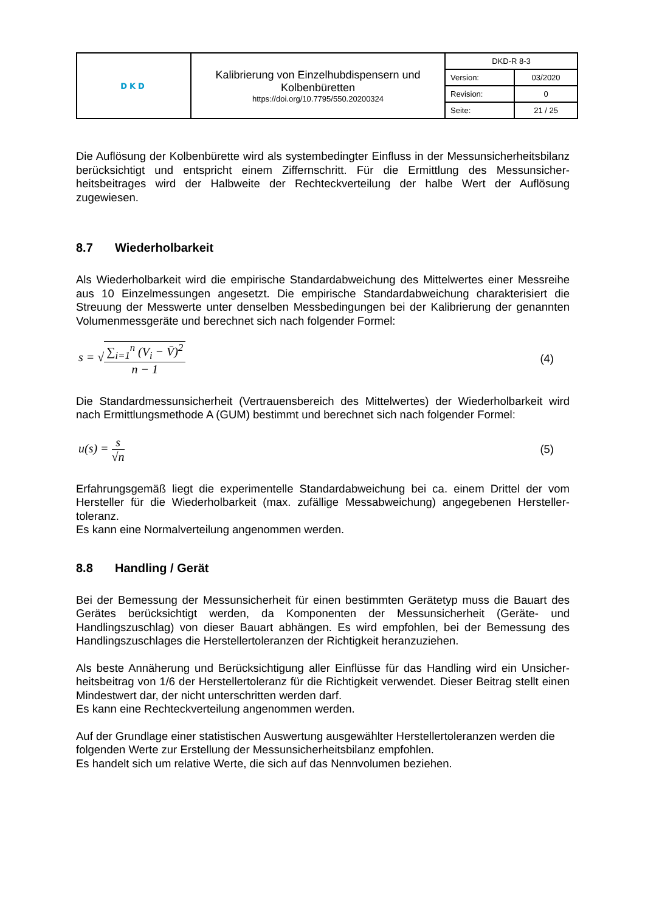| DKD | Kalibrierung von Einzelhubdispensern und Kolbenbüretten https://doi.org/10.7795/550.20200324 | DKD-R 8-3 | |
| | | Version: | 03/2020 |
| | | Revision: | 0 |
| | | Seite: | 21 / 25 |
Die Auflösung der Kolbenbürette wird als systembedingter Einfluss in der Messunsicherheits­bilanz berücksichtigt und entspricht einem Ziffernschritt. Für die Ermittlung des Messunsicher­heitsbeitrages wird der Halbweite der Rechteckverteilung der halbe Wert der Auflösung zugewiesen.
8.7 Wiederholbarkeit
Als Wiederholbarkeit wird die empirische Standardabweichung des Mittelwertes einer Messreihe aus 10 Einzelmessungen angesetzt. Die empirische Standardabweichung charakterisiert die Streuung der Messwerte unter denselben Messbedingungen bei der Kalibrierung der genannten Volumenmessgeräte und berechnet sich nach folgender Formel:
s = √∑<sub>i=1</sub><sup>n</sup> (V<sub>i</sub> − V̄)<sup>2</sup> n − 1 (4)
Die Standardmessunsicherheit (Vertrauensbereich des Mittelwertes) der Wiederholbarkeit wird nach Ermittlungsmethode A (GUM) bestimmt und berechnet sich nach folgender Formel:
u(s) = s √n (5)
Erfahrungsgemäß liegt die experimentelle Standardabweichung bei ca. einem Drittel der vom Hersteller für die Wiederholbarkeit (max. zufällige Messabweichung) angegebenen Hersteller­toleranz.
Es kann eine Normalverteilung angenommen werden.
8.8 Handling / Gerät
Bei der Bemessung der Messunsicherheit für einen bestimmten Gerätetyp muss die Bauart des Gerätes berücksichtigt werden, da Komponenten der Messunsicherheit (Geräte- und Handlingszuschlag) von dieser Bauart abhängen. Es wird empfohlen, bei der Bemessung des Handlingszuschlages die Herstellertoleranzen der Richtigkeit heranzuziehen.
Als beste Annäherung und Berücksichtigung aller Einflüsse für das Handling wird ein Unsicher­heitsbeitrag von 1/6 der Herstellertoleranz für die Richtigkeit verwendet. Dieser Beitrag stellt einen Mindestwert dar, der nicht unterschritten werden darf.
Es kann eine Rechteckverteilung angenommen werden.
Auf der Grundlage einer statistischen Auswertung ausgewählter Herstellertoleranzen werden die folgenden Werte zur Erstellung der Messunsicherheitsbilanz empfohlen.
Es handelt sich um relative Werte, die sich auf das Nennvolumen beziehen.